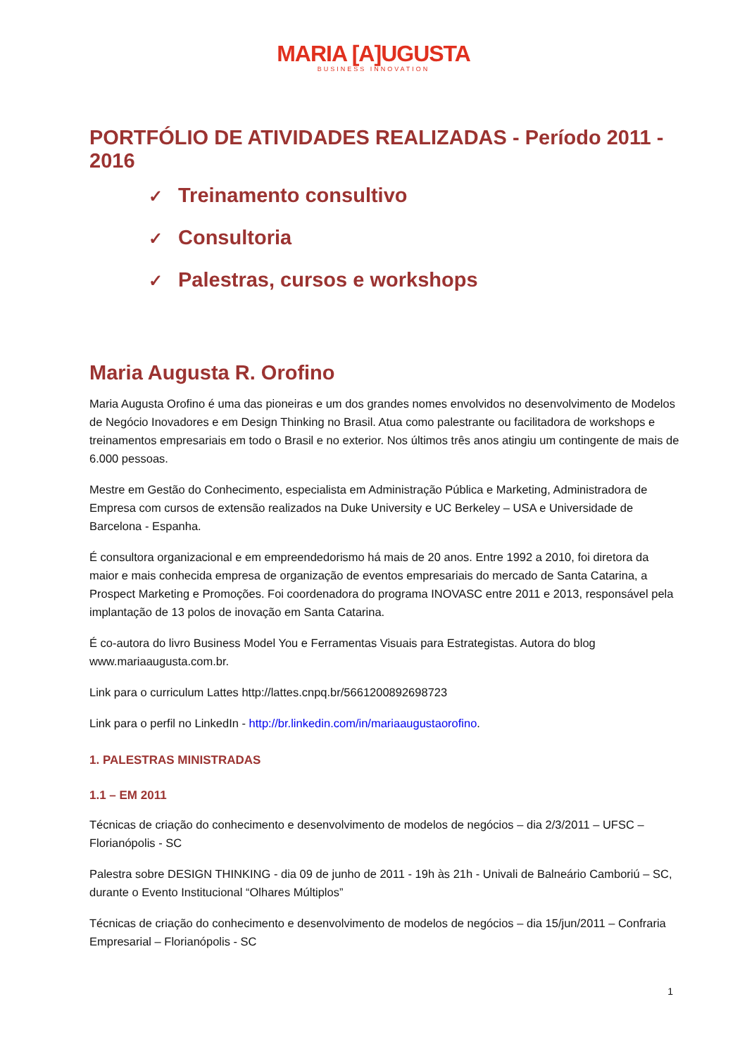MARIA [A]UGUSTA
BUSINESS INNOVATION
PORTFÓLIO DE ATIVIDADES REALIZADAS - Período 2011 - 2016
✓ Treinamento consultivo
✓ Consultoria
✓ Palestras, cursos e workshops
Maria Augusta R. Orofino
Maria Augusta Orofino é uma das pioneiras e um dos grandes nomes envolvidos no desenvolvimento de Modelos de Negócio Inovadores e em Design Thinking no Brasil. Atua como palestrante ou facilitadora de workshops e treinamentos empresariais em todo o Brasil e no exterior. Nos últimos três anos atingiu um contingente de mais de 6.000 pessoas.
Mestre em Gestão do Conhecimento, especialista em Administração Pública e Marketing, Administradora de Empresa com cursos de extensão realizados na Duke University e UC Berkeley – USA e Universidade de Barcelona - Espanha.
É consultora organizacional e em empreendedorismo há mais de 20 anos. Entre 1992 a 2010, foi diretora da maior e mais conhecida empresa de organização de eventos empresariais do mercado de Santa Catarina, a Prospect Marketing e Promoções. Foi coordenadora do programa INOVASC entre 2011 e 2013, responsável pela implantação de 13 polos de inovação em Santa Catarina.
É co-autora do livro Business Model You e Ferramentas Visuais para Estrategistas. Autora do blog www.mariaaugusta.com.br.
Link para o curriculum Lattes http://lattes.cnpq.br/5661200892698723
Link para o perfil no LinkedIn - http://br.linkedin.com/in/mariaaugustaorofino.
1. PALESTRAS MINISTRADAS
1.1 – EM 2011
Técnicas de criação do conhecimento e desenvolvimento de modelos de negócios – dia 2/3/2011 – UFSC – Florianópolis - SC
Palestra sobre DESIGN THINKING - dia 09 de junho de 2011 - 19h às 21h - Univali de Balneário Camboriú – SC, durante o Evento Institucional “Olhares Múltiplos”
Técnicas de criação do conhecimento e desenvolvimento de modelos de negócios – dia 15/jun/2011 – Confraria Empresarial – Florianópolis - SC
1